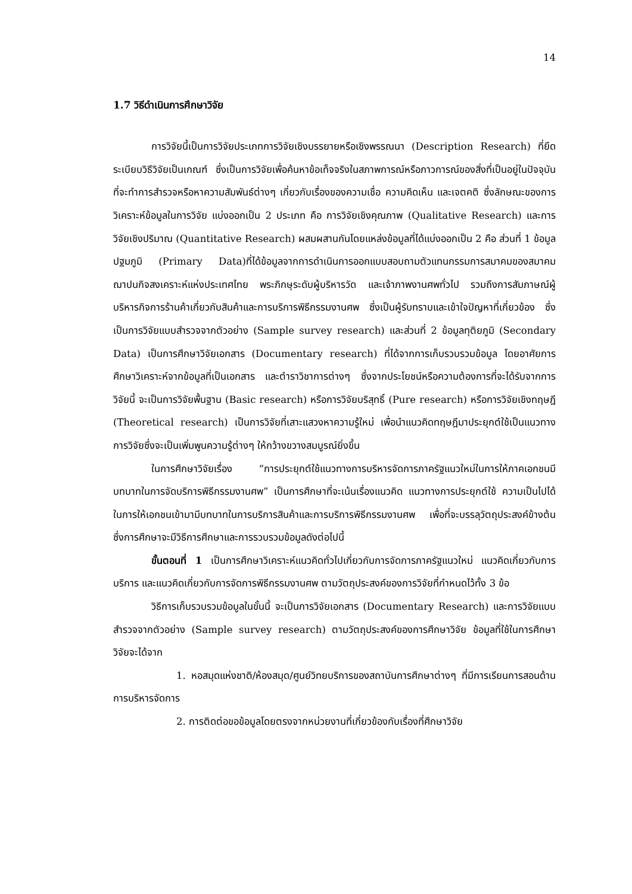14
1.7 วิธีดำเนินการศึกษาวิจัย
การวิจัยนี้เป็นการวิจัยประเภทการวิจัยเชิงบรรยายหรือเชิงพรรณนา (Description Research) ที่ยึดระเบียบวิธีวิจัยเป็นเกณฑ์ ซึ่งเป็นการวิจัยเพื่อค้นหาข้อเท็จจริงในสภาพการณ์หรือภาวการณ์ของสิ่งที่เป็นอยู่ในปัจจุบันที่จะทำการสำรวจหรือหาความสัมพันธ์ต่างๆ เกี่ยวกับเรื่องของความเชื่อ ความคิดเห็น และเจตคติ ซึ่งลักษณะของการวิเคราะห์ข้อมูลในการวิจัย แบ่งออกเป็น 2 ประเภท คือ การวิจัยเชิงคุณภาพ (Qualitative Research) และการวิจัยเชิงปริมาณ (Quantitative Research) ผสมผสานกันโดยแหล่งข้อมูลที่ได้แบ่งออกเป็น 2 คือ ส่วนที่ 1 ข้อมูลปฐมภูมิ (Primary Data)ที่ได้ข้อมูลจากการดำเนินการออกแบบสอบถามตัวแทนกรรมการสมาคมของสมาคมฌาปนกิจสงเคราะห์แห่งประเทศไทย พระภิกษุระดับผู้บริหารวัด และเจ้าภาพงานศพทั่วไป รวมถึงการสัมภาษณ์ผู้บริหารกิจการร้านค้าเกี่ยวกับสินค้าและการบริการพิธีกรรมงานศพ ซึ่งเป็นผู้รับทราบและเข้าใจปัญหาที่เกี่ยวข้อง ซึ่งเป็นการวิจัยแบบสำรวจจากตัวอย่าง (Sample survey research) และส่วนที่ 2 ข้อมูลทุติยภูมิ (Secondary Data) เป็นการศึกษาวิจัยเอกสาร (Documentary research) ที่ได้จากการเก็บรวบรวมข้อมูล โดยอาศัยการศึกษาวิเคราะห์จากข้อมูลที่เป็นเอกสาร และตำราวิชาการต่างๆ ซึ่งจากประโยชน์หรือความต้องการที่จะได้รับจากการวิจัยนี้ จะเป็นการวิจัยพื้นฐาน (Basic research) หรือการวิจัยบริสุทธิ์ (Pure research) หรือการวิจัยเชิงทฤษฎี (Theoretical research) เป็นการวิจัยที่เสาะแสวงหาความรู้ใหม่ เพื่อนำแนวคิดทฤษฎีมาประยุกต์ใช้เป็นแนวทางการวิจัยซึ่งจะเป็นเพิ่มพูนความรู้ต่างๆ ให้กว้างขวางสมบูรณ์ยิ่งขึ้น
ในการศึกษาวิจัยเรื่อง “การประยุกต์ใช้แนวทางการบริหารจัดการภาครัฐแนวใหม่ในการให้ภาคเอกชนมีบทบาทในการจัดบริการพิธีกรรมงานศพ” เป็นการศึกษาที่จะเน้นเรื่องแนวคิด แนวทางการประยุกต์ใช้ ความเป็นไปได้ ในการให้เอกชนเข้ามามีบทบาทในการบริการสินค้าและการบริการพิธีกรรมงานศพ เพื่อที่จะบรรลุวัตถุประสงค์ข้างต้น ซึ่งการศึกษาจะมีวิธีการศึกษาและการรวบรวมข้อมูลดังต่อไปนี้
ขั้นตอนที่ 1 เป็นการศึกษาวิเคราะห์แนวคิดทั่วไปเกี่ยวกับการจัดการภาครัฐแนวใหม่ แนวคิดเกี่ยวกับการบริการ และแนวคิดเกี่ยวกับการจัดการพิธีกรรมงานศพ ตามวัตถุประสงค์ของการวิจัยที่กำหนดไว้ทั้ง 3 ข้อ
วิธีการเก็บรวบรวมข้อมูลในขั้นนี้ จะเป็นการวิจัยเอกสาร (Documentary Research) และการวิจัยแบบสำรวจจากตัวอย่าง (Sample survey research) ตามวัตถุประสงค์ของการศึกษาวิจัย ข้อมูลที่ใช้ในการศึกษาวิจัยจะได้จาก
1. หอสมุดแห่งชาติ/ห้องสมุด/ศูนย์วิทยบริการของสถาบันการศึกษาต่างๆ ที่มีการเรียนการสอนด้านการบริหารจัดการ
2. การติดต่อขอข้อมูลโดยตรงจากหน่วยงานที่เกี่ยวข้องกับเรื่องที่ศึกษาวิจัย